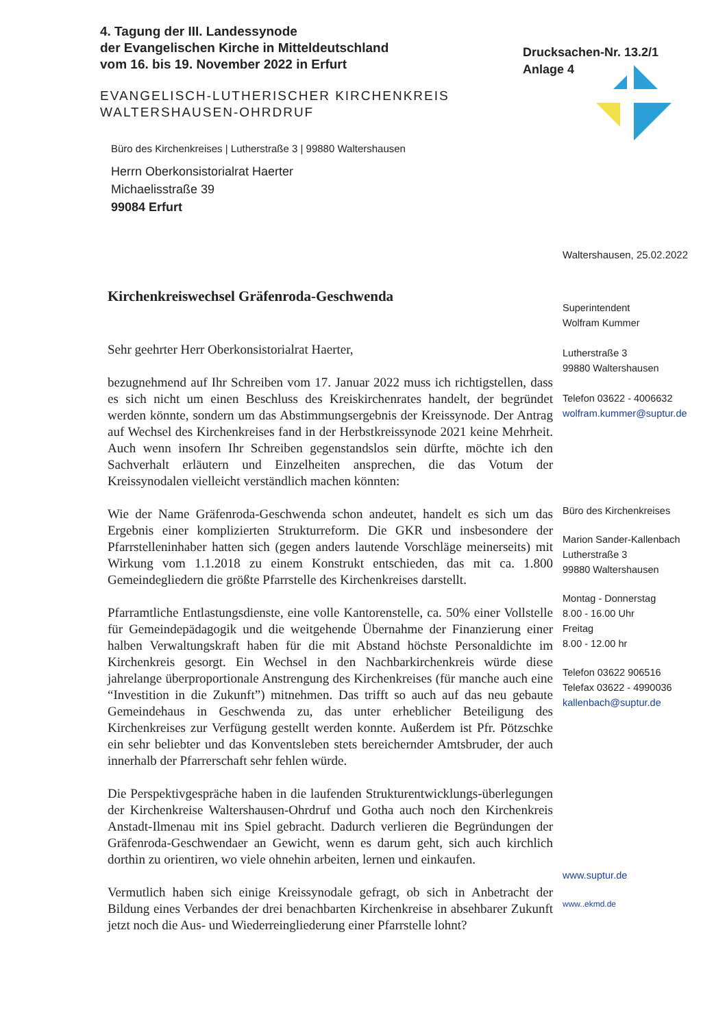4. Tagung der III. Landessynode
der Evangelischen Kirche in Mitteldeutschland
vom 16. bis 19. November 2022 in Erfurt
Drucksachen-Nr. 13.2/1
Anlage 4
EVANGELISCH-LUTHERISCHER KIRCHENKREIS
WALTERSHAUSEN-OHRDRUF
Büro des Kirchenkreises | Lutherstraße 3 | 99880 Waltershausen
Herrn Oberkonsistorialrat Haerter
Michaelisstraße 39
99084 Erfurt
Waltershausen, 25.02.2022
Kirchenkreiswechsel Gräfenroda-Geschwenda
Sehr geehrter Herr Oberkonsistorialrat Haerter,
bezugnehmend auf Ihr Schreiben vom 17. Januar 2022 muss ich richtigstellen, dass es sich nicht um einen Beschluss des Kreiskirchenrates handelt, der begründet werden könnte, sondern um das Abstimmungsergebnis der Kreissynode. Der Antrag auf Wechsel des Kirchenkreises fand in der Herbstkreissynode 2021 keine Mehrheit. Auch wenn insofern Ihr Schreiben gegenstandslos sein dürfte, möchte ich den Sachverhalt erläutern und Einzelheiten ansprechen, die das Votum der Kreissynodalen vielleicht verständlich machen könnten:
Wie der Name Gräfenroda-Geschwenda schon andeutet, handelt es sich um das Ergebnis einer komplizierten Strukturreform. Die GKR und insbesondere der Pfarrstelleninhaber hatten sich (gegen anders lautende Vorschläge meinerseits) mit Wirkung vom 1.1.2018 zu einem Konstrukt entschieden, das mit ca. 1.800 Gemeindegliedern die größte Pfarrstelle des Kirchenkreises darstellt.
Pfarramtliche Entlastungsdienste, eine volle Kantorenstelle, ca. 50% einer Vollstelle für Gemeindepädagogik und die weitgehende Übernahme der Finanzierung einer halben Verwaltungskraft haben für die mit Abstand höchste Personaldichte im Kirchenkreis gesorgt. Ein Wechsel in den Nachbarkirchenkreis würde diese jahrelange überproportionale Anstrengung des Kirchenkreises (für manche auch eine “Investition in die Zukunft”) mitnehmen. Das trifft so auch auf das neu gebaute Gemeindehaus in Geschwenda zu, das unter erheblicher Beteiligung des Kirchenkreises zur Verfügung gestellt werden konnte. Außerdem ist Pfr. Pötzschke ein sehr beliebter und das Konventsleben stets bereichernder Amtsbruder, der auch innerhalb der Pfarrerschaft sehr fehlen würde.
Die Perspektivgespräche haben in die laufenden Strukturentwicklungs-überlegungen der Kirchenkreise Waltershausen-Ohrdruf und Gotha auch noch den Kirchenkreis Anstadt-Ilmenau mit ins Spiel gebracht. Dadurch verlieren die Begründungen der Gräfenroda-Geschwendaer an Gewicht, wenn es darum geht, sich auch kirchlich dorthin zu orientiren, wo viele ohnehin arbeiten, lernen und einkaufen.
Vermutlich haben sich einige Kreissynodale gefragt, ob sich in Anbetracht der Bildung eines Verbandes der drei benachbarten Kirchenkreise in absehbarer Zukunft jetzt noch die Aus- und Wiederreingliederung einer Pfarrstelle lohnt?
Superintendent
Wolfram Kummer
Lutherstraße 3
99880 Waltershausen
Telefon 03622 - 4006632
wolfram.kummer@suptur.de
Büro des Kirchenkreises
Marion Sander-Kallenbach
Lutherstraße 3
99880 Waltershausen
Montag - Donnerstag
8.00 - 16.00 Uhr
Freitag
8.00 - 12.00 hr
Telefon 03622 906516
Telefax 03622 - 4990036
kallenbach@suptur.de
www.suptur.de
www..ekmd.de